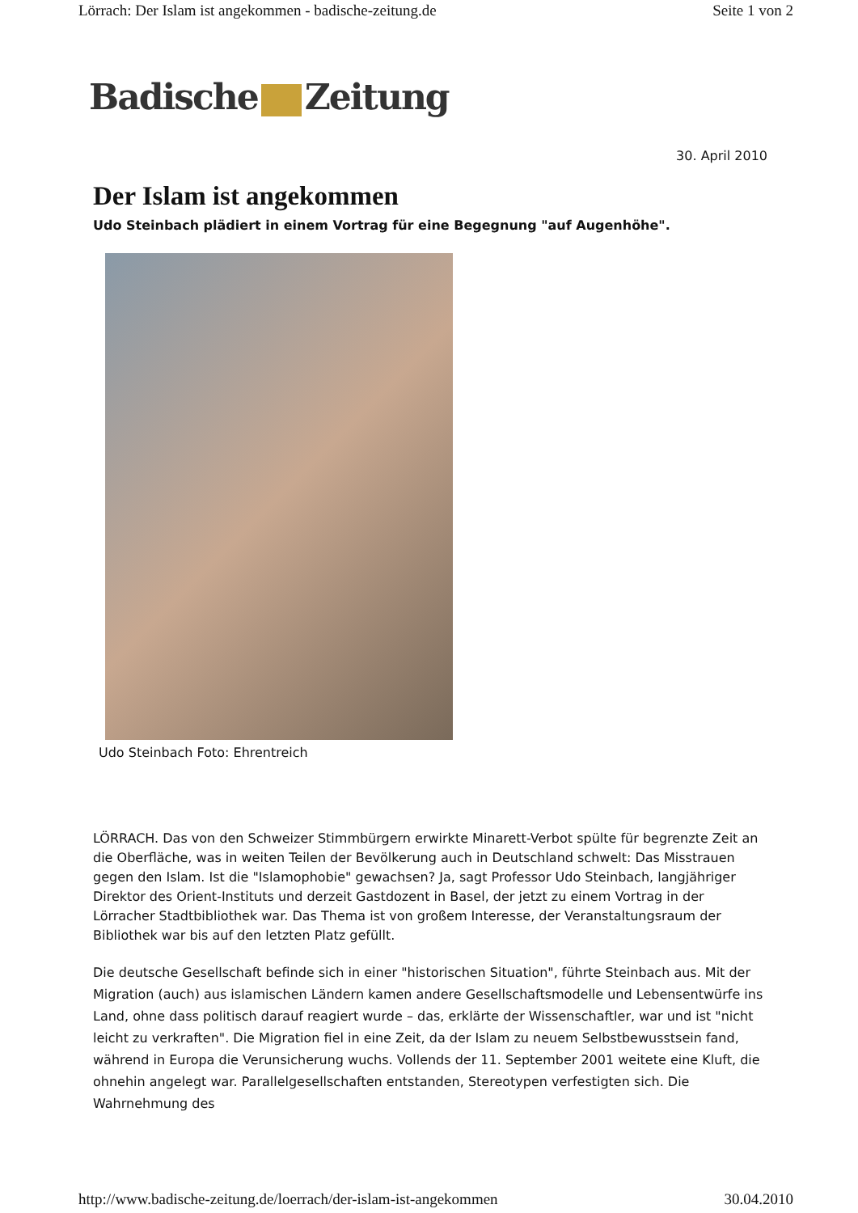Lörrach: Der Islam ist angekommen - badische-zeitung.de Seite 1 von 2
Badische Zeitung
30. April 2010
Der Islam ist angekommen
Udo Steinbach plädiert in einem Vortrag für eine Begegnung "auf Augenhöhe".
Udo Steinbach Foto: Ehrentreich
LÖRRACH. Das von den Schweizer Stimmbürgern erwirkte Minarett-Verbot spülte für begrenzte Zeit an die Oberfläche, was in weiten Teilen der Bevölkerung auch in Deutschland schwelt: Das Misstrauen gegen den Islam. Ist die "Islamophobie" gewachsen? Ja, sagt Professor Udo Steinbach, langjähriger Direktor des Orient-Instituts und derzeit Gastdozent in Basel, der jetzt zu einem Vortrag in der Lörracher Stadtbibliothek war. Das Thema ist von großem Interesse, der Veranstaltungsraum der Bibliothek war bis auf den letzten Platz gefüllt.
Die deutsche Gesellschaft befinde sich in einer "historischen Situation", führte Steinbach aus. Mit der Migration (auch) aus islamischen Ländern kamen andere Gesellschaftsmodelle und Lebensentwürfe ins Land, ohne dass politisch darauf reagiert wurde – das, erklärte der Wissenschaftler, war und ist "nicht leicht zu verkraften". Die Migration fiel in eine Zeit, da der Islam zu neuem Selbstbewusstsein fand, während in Europa die Verunsicherung wuchs. Vollends der 11. September 2001 weitete eine Kluft, die ohnehin angelegt war. Parallelgesellschaften entstanden, Stereotypen verfestigten sich. Die Wahrnehmung des
http://www.badische-zeitung.de/loerrach/der-islam-ist-angekommen 30.04.2010